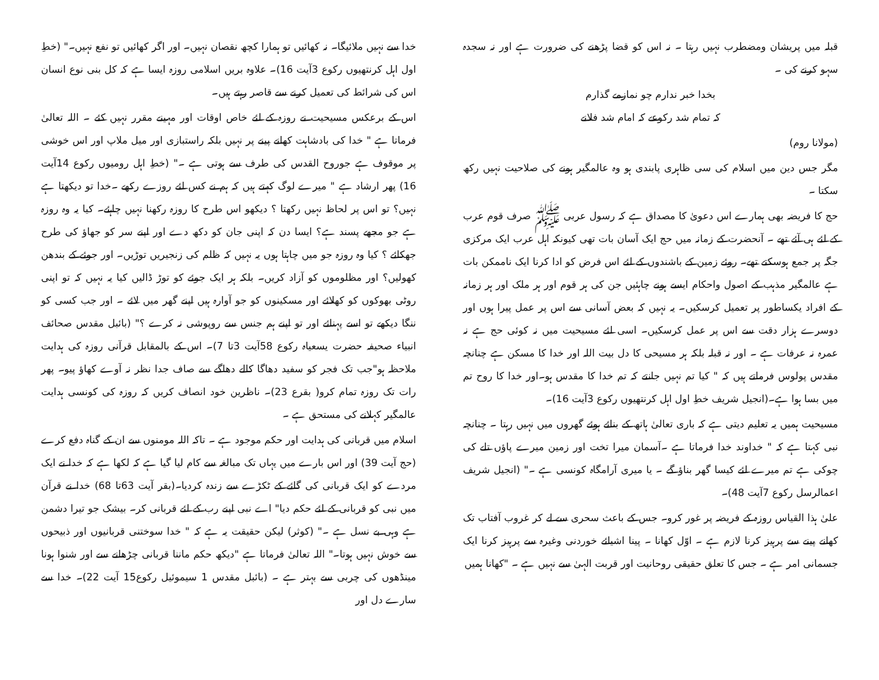قبلہ میں پریشان ومضطرب نہیں رہتا ۔ نہ اس کو قضا پڑھنے کی ضرورت ہے اور نہ سجدہ سہو کرنے کی ۔
بخدا خبر ندارم چو نمازمے گذارم
کہ تمام شد رکوعے کہ امام شد فلانے
(مولانا روم)
مگر جس دین میں اسلام کی سی ظاہری پابندی ہو وہ عالمگیر ہونے کی صلاحیت نہیں رکھ سکتا ۔
حج کا فریضہ بھی ہمارے اس دعویٰ کا مصداق ہے کہ رسول عربی ﷺ صرف قوم عرب کے لئے ہی آئے تھے ۔ آنحضرت کے زمانہ میں حج ایک آسان بات تھی کیونکہ اہل عرب ایک مرکزی جگہ پر جمع ہوسکتے تھے۔ روئے زمین کے باشندوں کے لئے اس فرض کو ادا کرنا ایک ناممکن بات ہے عالمگیر مذہب کے اصول واحکام ایسے ہونے چاہئیں جن کی ہر قوم اور ہر ملک اور ہر زمانہ کے افراد یکساطور پر تعمیل کرسکیں۔ یہ نہیں کہ بعض آسانی سے اس پر عمل پیرا ہوں اور دوسرے ہزار دقت سے اس پر عمل کرسکیں۔ اسی لئے مسیحیت میں نہ کوئی حج ہے نہ عمرہ نہ عرفات ہے ۔ اور نہ قبلہ بلکہ ہر مسیحی کا دل بیت اللہ اور خدا کا مسکن ہے چنانچہ مقدس پولوس فرماتے ہیں کہ " کیا تم نہیں جانتے کہ تم خدا کا مقدس ہو۔اور خدا کا روح تم میں بسا ہوا ہے۔(انجیل شریف خطِ اول اہل کرنتھیوں رکوع 3آیت 16)۔
مسیحیت ہمیں یہ تعلیم دیتی ہے کہ باری تعالیٰ ہاتھ کے بنائے ہوئے گھروں میں نہیں رہتا ۔ چنانچہ نبی کہتا ہے کہ " خداوند خدا فرماتا ہے ۔آسمان میرا تخت اور زمین میرے پاؤں تلے کی چوکی ہے تم میرے لئے کیسا گھر بناؤ گے ۔ یا میری آرامگاہ کونسی ہے ۔" (انجیل شریف اعمالرسل رکوع 7آیت 48)۔
علیٰ ہذا القیاس روزہ کے فریضہ پر غور کرو۔ جس کے باعث سحری سے لے کر غروب آفتاب تک کھانے پینے سے پرہیز کرنا لازم ہے ۔ اوّل کھانا ۔ پینا اشیائے خوردنی وغیرہ سے پرہیز کرنا ایک جسمانی امر ہے ۔ جس کا تعلق حقیقی روحانیت اور قربت الہیٰ سے نہیں ہے ۔ "کھانا ہمیں
خدا سے نہیں ملائیگا۔ نہ کھائیں تو ہمارا کچھ نقصان نہیں۔ اور اگر کھائیں تو نفع نہیں۔" (خطِ اول اہل کرنتھیوں رکوع 3آیت 16)۔ علاوہ بریں اسلامی روزہ ایسا ہے کہ کل بنی نوع انسان اس کی شرائط کی تعمیل کرنے سے قاصر رہتے ہیں۔
اس کے برعکس مسیحیت نے روزہ کے لئے خاص اوقات اور مہینے مقرر نہیں کئے ۔ اللہ تعالیٰ فرماتا ہے " خدا کی بادشاہت کھانے پینے پر نہیں بلکہ راستبازی اور میل ملاپ اور اس خوشی پر موقوف ہے جوروح القدس کی طرف سے ہوتی ہے ۔" (خطِ اہل رومیوں رکوع 14آیت 16) پھر ارشاد ہے " میرے لوگ کہتے ہیں کہ ہم نے کس لئے روزے رکھے ۔خدا تو دیکھتا ہے نہیں؟ تو اس پر لحاظ نہیں رکھتا ؟ دیکھو اس طرح کا روزہ رکھنا نہیں چاہئے۔ کیا یہ وہ روزہ ہے جو مجھے پسند ہے؟ ایسا دن کہ اپنی جان کو دکھ دے اور اپنے سر کو جھاؤ کی طرح جھکائے ؟ کیا وہ روزہ جو میں چاہتا ہوں یہ نہیں کہ ظلم کی زنجیریں توڑیں۔ اور جوئے کے بندھن کھولیں؟ اور مظلوموں کو آزاد کریں۔ بلکہ ہر ایک جوئے کو توڑ ڈالیں کیا یہ نہیں کہ تو اپنی روٹی بھوکوں کو کھلائے اور مسکینوں کو جو آوارہ ہیں اپنے گھر میں لائے ۔ اور جب کسی کو ننگا دیکھے تو اسے پہنائے اور تو اپنے ہم جنس سے روپوشی نہ کرے ؟" (بائبل مقدس صحائف انبیاء صحیفہ حضرت یسعیاہ رکوع 58آیت 3تا 7)۔ اس کے بالمقابل قرآنی روزہ کی ہدایت ملاحظہ ہو"جب تک فجر کو سفید دھاگا کالے دھاگے سے صاف جدا نظر نہ آوے کھاؤ پیو۔ پھر رات تک روزہ تمام کرو( بقرع 23)۔ ناظرین خود انصاف کریں کہ روزہ کی کونسی ہدایت عالمگیر کہلانے کی مستحق ہے ۔
اسلام میں قربانی کی ہدایت اور حکم موجود ہے ۔ تاکہ اللہ مومنوں سے ان کے گناہ دفع کرے (حج آیت 39) اور اس بارے میں یہاں تک مبالغہ سے کام لیا گیا ہے کہ لکھا ہے کہ خدا نے ایک مردے کو ایک قربانی کی گائے کے ٹکڑے سے زندہ کردیا۔(بقر آیت 63تا 68) خدا نے قرآن میں نبی کو قربانی کے لئے حکم دیا" اے نبی اپنے رب کے لئے قربانی کر۔ بیشک جو تیرا دشمن ہے وہی بے نسل ہے ۔" (کوثر) لیکن حقیقت یہ ہے کہ " خدا سوختنی قربانیوں اور ذبیحوں سے خوش نہیں ہوتا۔" اللہ تعالیٰ فرماتا ہے "دیکھ حکم ماننا قربانی چڑھانے سے اور شنوا ہونا مینڈھوں کی چربی سے بہتر ہے ۔ (بائبل مقدس 1 سیموئیل رکوع15 آیت 22)۔ خدا سے سارے دل اور